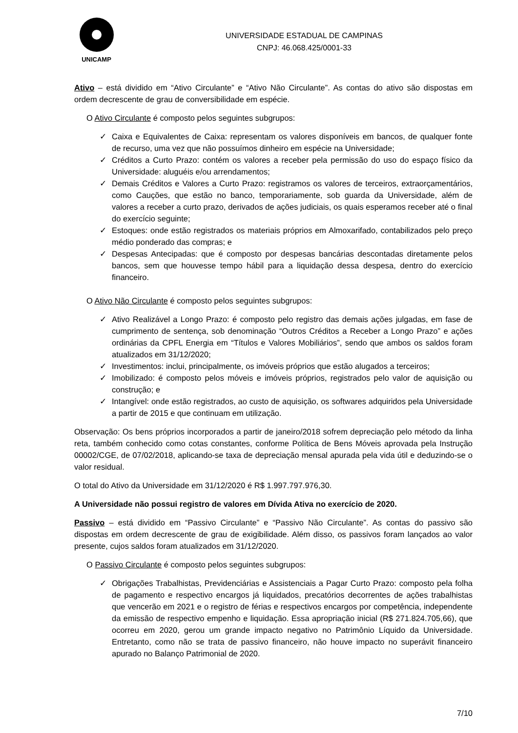UNICAMP
UNIVERSIDADE ESTADUAL DE CAMPINAS
CNPJ: 46.068.425/0001-33
Ativo – está dividido em “Ativo Circulante” e “Ativo Não Circulante”. As contas do ativo são dispostas em ordem decrescente de grau de conversibilidade em espécie.
O Ativo Circulante é composto pelos seguintes subgrupos:
✓ Caixa e Equivalentes de Caixa: representam os valores disponíveis em bancos, de qualquer fonte de recurso, uma vez que não possuímos dinheiro em espécie na Universidade;
✓ Créditos a Curto Prazo: contém os valores a receber pela permissão do uso do espaço físico da Universidade: aluguéis e/ou arrendamentos;
✓ Demais Créditos e Valores a Curto Prazo: registramos os valores de terceiros, extraorçamentários, como Cauções, que estão no banco, temporariamente, sob guarda da Universidade, além de valores a receber a curto prazo, derivados de ações judiciais, os quais esperamos receber até o final do exercício seguinte;
✓ Estoques: onde estão registrados os materiais próprios em Almoxarifado, contabilizados pelo preço médio ponderado das compras; e
✓ Despesas Antecipadas: que é composto por despesas bancárias descontadas diretamente pelos bancos, sem que houvesse tempo hábil para a liquidação dessa despesa, dentro do exercício financeiro.
O Ativo Não Circulante é composto pelos seguintes subgrupos:
✓ Ativo Realizável a Longo Prazo: é composto pelo registro das demais ações julgadas, em fase de cumprimento de sentença, sob denominação “Outros Créditos a Receber a Longo Prazo” e ações ordinárias da CPFL Energia em “Títulos e Valores Mobiliários”, sendo que ambos os saldos foram atualizados em 31/12/2020;
✓ Investimentos: inclui, principalmente, os imóveis próprios que estão alugados a terceiros;
✓ Imobilizado: é composto pelos móveis e imóveis próprios, registrados pelo valor de aquisição ou construção; e
✓ Intangível: onde estão registrados, ao custo de aquisição, os softwares adquiridos pela Universidade a partir de 2015 e que continuam em utilização.
Observação: Os bens próprios incorporados a partir de janeiro/2018 sofrem depreciação pelo método da linha reta, também conhecido como cotas constantes, conforme Política de Bens Móveis aprovada pela Instrução 00002/CGE, de 07/02/2018, aplicando-se taxa de depreciação mensal apurada pela vida útil e deduzindo-se o valor residual.
O total do Ativo da Universidade em 31/12/2020 é R$ 1.997.797.976,30.
A Universidade não possui registro de valores em Dívida Ativa no exercício de 2020.
Passivo – está dividido em “Passivo Circulante” e “Passivo Não Circulante”. As contas do passivo são dispostas em ordem decrescente de grau de exigibilidade. Além disso, os passivos foram lançados ao valor presente, cujos saldos foram atualizados em 31/12/2020.
O Passivo Circulante é composto pelos seguintes subgrupos:
✓ Obrigações Trabalhistas, Previdenciárias e Assistenciais a Pagar Curto Prazo: composto pela folha de pagamento e respectivo encargos já liquidados, precatórios decorrentes de ações trabalhistas que vencerão em 2021 e o registro de férias e respectivos encargos por competência, independente da emissão de respectivo empenho e liquidação. Essa apropriação inicial (R$ 271.824.705,66), que ocorreu em 2020, gerou um grande impacto negativo no Patrimônio Líquido da Universidade. Entretanto, como não se trata de passivo financeiro, não houve impacto no superávit financeiro apurado no Balanço Patrimonial de 2020.
7/10